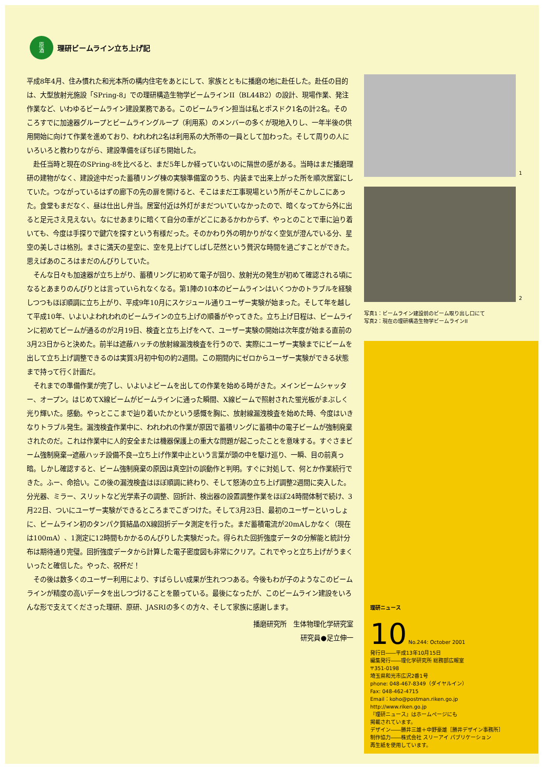原
酒
理研ビームライン立ち上げ記
平成8年4月、住み慣れた和光本所の構内住宅をあとにして、家族とともに播磨の地に赴任した。赴任の目的は、大型放射光施設「SPring-8」での理研構造生物学ビームラインII（BL44B2）の設計、現場作業、発注作業など、いわゆるビームライン建設業務である。このビームライン担当は私とポスドク1名の計2名。そのころすでに加速器グループとビームライングループ（利用系）のメンバーの多くが現地入りし、一年半後の供用開始に向けて作業を進めており、われわれ2名は利用系の大所帯の一員として加わった。そして周りの人にいろいろと教わりながら、建設準備をぼちぼち開始した。
赴任当時と現在のSPring-8を比べると、まだ5年しか経っていないのに隔世の感がある。当時はまだ播磨理研の建物がなく、建設途中だった蓄積リング棟の実験準備室のうち、内装まで出来上がった所を順次居室にしていた。つながっているはずの廊下の先の扉を開けると、そこはまだ工事現場という所がそこかしこにあった。食堂もまだなく、昼は仕出し弁当。居室付近は外灯がまだついていなかったので、暗くなってから外に出ると足元さえ見えない。なにせあまりに暗くて自分の車がどこにあるかわからず、やっとのことで車に辿り着いても、今度は手探りで鍵穴を探すという有様だった。そのかわり外の明かりがなく空気が澄んでいる分、星空の美しさは格別。まさに満天の星空に、空を見上げてしばし茫然という贅沢な時間を過ごすことができた。思えばあのころはまだのんびりしていた。
そんな日々も加速器が立ち上がり、蓄積リングに初めて電子が回り、放射光の発生が初めて確認される頃になるとあまりのんびりとは言っていられなくなる。第1陣の10本のビームラインはいくつかのトラブルを経験しつつもほぼ順調に立ち上がり、平成9年10月にスケジュール通りユーザー実験が始まった。そして年を越して平成10年、いよいよわれわれのビームラインの立ち上げの順番がやってきた。立ち上げ日程は、ビームラインに初めてビームが通るのが2月19日、検査と立ち上げをへて、ユーザー実験の開始は次年度が始まる直前の3月23日からと決めた。前半は遮蔽ハッチの放射線漏洩検査を行うので、実際にユーザー実験までにビームを出して立ち上げ調整できるのは実質3月初中旬の約2週間。この期間内にゼロからユーザー実験ができる状態まで持って行く計画だ。
それまでの準備作業が完了し、いよいよビームを出しての作業を始める時がきた。メインビームシャッター、オープン。はじめてX線ビームがビームラインに通った瞬間、X線ビームで照射された蛍光板がまぶしく光り輝いた。感動。やっとここまで辿り着いたかという感慨を胸に、放射線漏洩検査を始めた時、今度はいきなりトラブル発生。漏洩検査作業中に、われわれの作業が原因で蓄積リングに蓄積中の電子ビームが強制廃棄されたのだ。これは作業中に人的安全または機器保護上の重大な問題が起こったことを意味する。すぐさまビーム強制廃棄→遮蔽ハッチ設備不良→立ち上げ作業中止という言葉が頭の中を駆け巡り、一瞬、目の前真っ暗。しかし確認すると、ビーム強制廃棄の原因は真空計の誤動作と判明。すぐに対処して、何とか作業続行できた。ふー、命拾い。この後の漏洩検査はほぼ順調に終わり、そして怒涛の立ち上げ調整2週間に突入した。分光器、ミラー、スリットなど光学素子の調整、回折計、検出器の設置調整作業をほぼ24時間体制で続け、3月22日、ついにユーザー実験ができるところまでこぎつけた。そして3月23日、最初のユーザーといっしょに、ビームライン初のタンパク質結晶のX線回折データ測定を行った。まだ蓄積電流が20mAしかなく（現在は100mA）、1測定に12時間もかかるのんびりした実験だった。得られた回折強度データの分解能と統計分布は期待通り完璧。回折強度データから計算した電子密度図も非常にクリア。これでやっと立ち上げがうまくいったと確信した。やった、祝杯だ！
その後は数多くのユーザー利用により、すばらしい成果が生れつつある。今後もわが子のようなこのビームラインが精度の高いデータを出しつづけることを願っている。最後になったが、このビームライン建設をいろんな形で支えてくださった理研、原研、JASRIの多くの方々、そして家族に感謝します。
播磨研究所　生体物理化学研究室
研究員●足立伸一
1
2
写真1：ビームライン建設前のビーム取り出し口にて
写真2：現在の理研構造生物学ビームラインII
理研ニュース
10 No.244: October 2001
発行日――平成13年10月15日
編集発行――理化学研究所 総務部広報室
〒351-0198
埼玉県和光市広沢2番1号
phone: 048-467-8349（ダイヤルイン）
Fax: 048-462-4715
Email：koho@postman.riken.go.jp
http://www.riken.go.jp
『理研ニュース』はホームページにも
掲載されています。
デザイン――勝井三雄＋中野豪雄［勝井デザイン事務所］
制作協力――株式会社 スリーアイ パブリケーション
再生紙を使用しています。